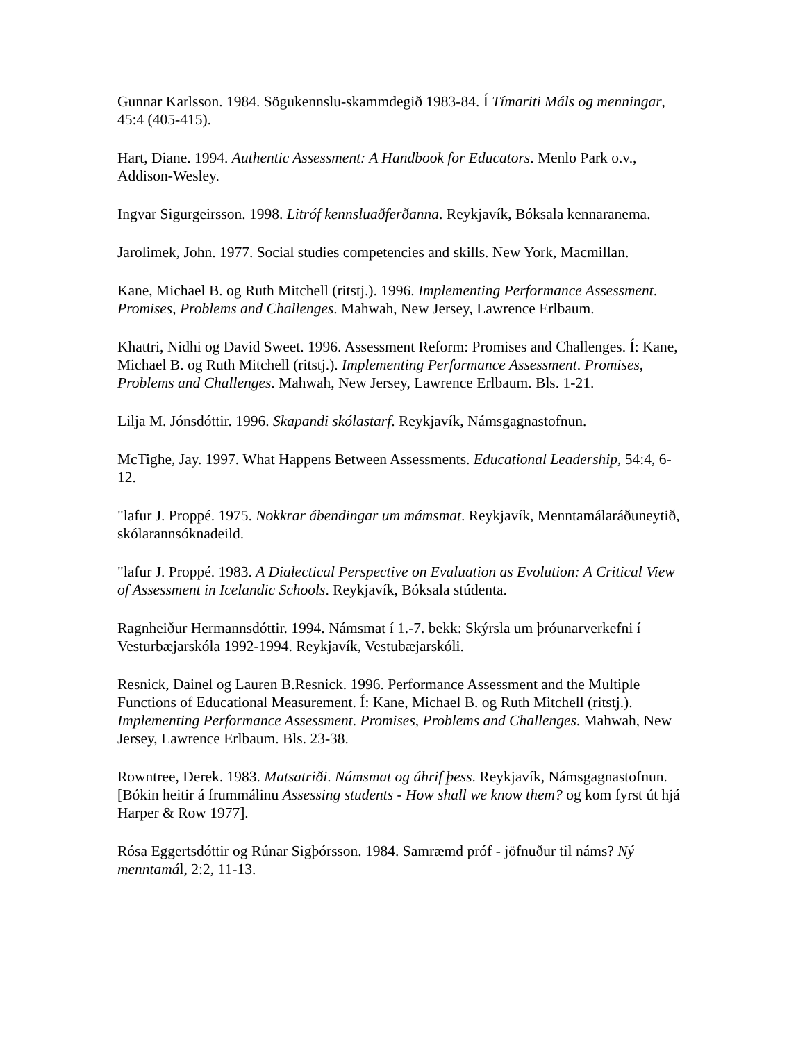Gunnar Karlsson. 1984. Sögukennslu-skammdegið 1983-84. Í Tímariti Máls og menningar, 45:4 (405-415).
Hart, Diane. 1994. Authentic Assessment: A Handbook for Educators. Menlo Park o.v., Addison-Wesley.
Ingvar Sigurgeirsson. 1998. Litróf kennsluaðferðanna. Reykjavík, Bóksala kennaranema.
Jarolimek, John. 1977. Social studies competencies and skills. New York, Macmillan.
Kane, Michael B. og Ruth Mitchell (ritstj.). 1996. Implementing Performance Assessment. Promises, Problems and Challenges. Mahwah, New Jersey, Lawrence Erlbaum.
Khattri, Nidhi og David Sweet. 1996. Assessment Reform: Promises and Challenges. Í: Kane, Michael B. og Ruth Mitchell (ritstj.). Implementing Performance Assessment. Promises, Problems and Challenges. Mahwah, New Jersey, Lawrence Erlbaum. Bls. 1-21.
Lilja M. Jónsdóttir. 1996. Skapandi skólastarf. Reykjavík, Námsgagnastofnun.
McTighe, Jay. 1997. What Happens Between Assessments. Educational Leadership, 54:4, 6-12.
"lafur J. Proppé. 1975. Nokkrar ábendingar um mámsmat. Reykjavík, Menntamálaráðuneytið, skólarannsóknadeild.
"lafur J. Proppé. 1983. A Dialectical Perspective on Evaluation as Evolution: A Critical View of Assessment in Icelandic Schools. Reykjavík, Bóksala stúdenta.
Ragnheiður Hermannsdóttir. 1994. Námsmat í 1.-7. bekk: Skýrsla um þróunarverkefni í Vesturbæjarskóla 1992-1994. Reykjavík, Vestubæjarskóli.
Resnick, Dainel og Lauren B.Resnick. 1996. Performance Assessment and the Multiple Functions of Educational Measurement. Í: Kane, Michael B. og Ruth Mitchell (ritstj.). Implementing Performance Assessment. Promises, Problems and Challenges. Mahwah, New Jersey, Lawrence Erlbaum. Bls. 23-38.
Rowntree, Derek. 1983. Matsatriði. Námsmat og áhrif þess. Reykjavík, Námsgagnastofnun. [Bókin heitir á frummálinu Assessing students - How shall we know them? og kom fyrst út hjá Harper & Row 1977].
Rósa Eggertsdóttir og Rúnar Sigþórsson. 1984. Samræmd próf - jöfnuður til náms? Ný menntamál, 2:2, 11-13.